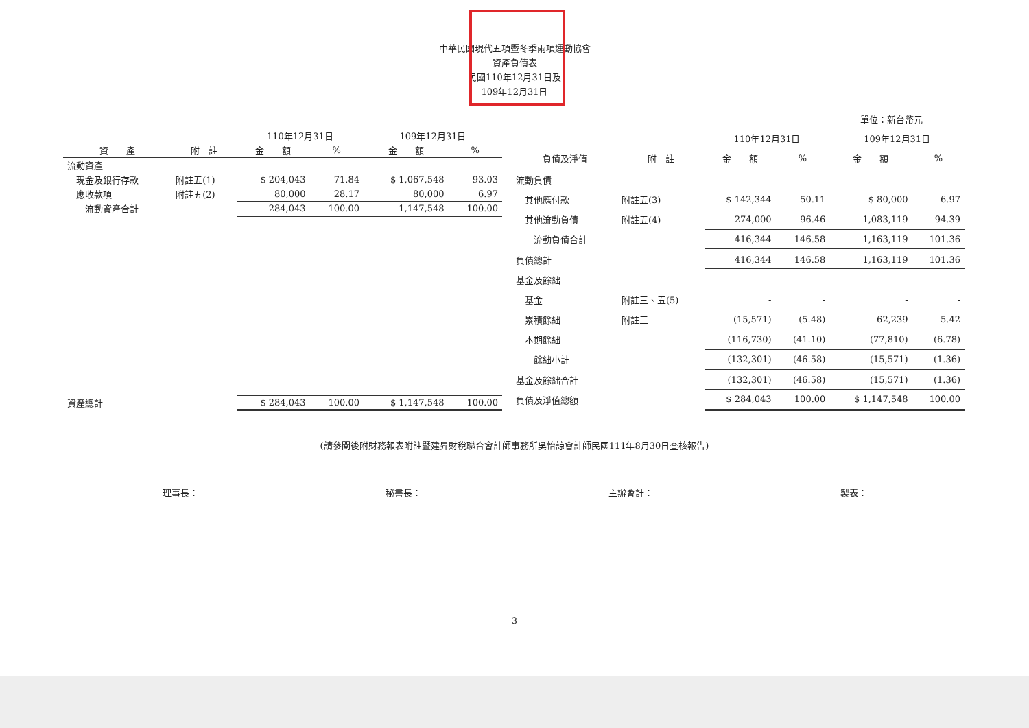中華民國現代五項暨冬季兩項運動協會
資產負債表
民國110年12月31日及
109年12月31日
單位：新台幣元
| | | 110年12月31日 | | 109年12月31日 | |
| --- | --- | --- | --- | --- | --- |
| 資 產 | 附 註 | 金 額 | % | 金 額 | % |
| 流動資產 | | | | | |
| 現金及銀行存款 | 附註五(1) | $ 204,043 | 71.84 | $ 1,067,548 | 93.03 |
| 應收款項 | 附註五(2) | 80,000 | 28.17 | 80,000 | 6.97 |
| 流動資產合計 | | 284,043 | 100.00 | 1,147,548 | 100.00 |
| 資產總計 | | $ 284,043 | 100.00 | $ 1,147,548 | 100.00 |
| | | 110年12月31日 | | 109年12月31日 | |
| --- | --- | --- | --- | --- | --- |
| 負債及淨值 | 附 註 | 金 額 | % | 金 額 | % |
| 流動負債 | | | | | |
| 其他應付款 | 附註五(3) | $ 142,344 | 50.11 | $ 80,000 | 6.97 |
| 其他流動負債 | 附註五(4) | 274,000 | 96.46 | 1,083,119 | 94.39 |
| 流動負債合計 | | 416,344 | 146.58 | 1,163,119 | 101.36 |
| 負債總計 | | 416,344 | 146.58 | 1,163,119 | 101.36 |
| 基金及餘絀 | | | | | |
| 基金 | 附註三、五(5) | - | - | - | - |
| 累積餘絀 | 附註三 | (15,571) | (5.48) | 62,239 | 5.42 |
| 本期餘絀 | | (116,730) | (41.10) | (77,810) | (6.78) |
| 餘絀小計 | | (132,301) | (46.58) | (15,571) | (1.36) |
| 基金及餘絀合計 | | (132,301) | (46.58) | (15,571) | (1.36) |
| 負債及淨值總額 | | $ 284,043 | 100.00 | $ 1,147,548 | 100.00 |
(請參閱後附財務報表附註暨建昇財稅聯合會計師事務所吳怡諒會計師民國111年8月30日查核報告)
理事長： 秘書長： 主辦會計： 製表：
3